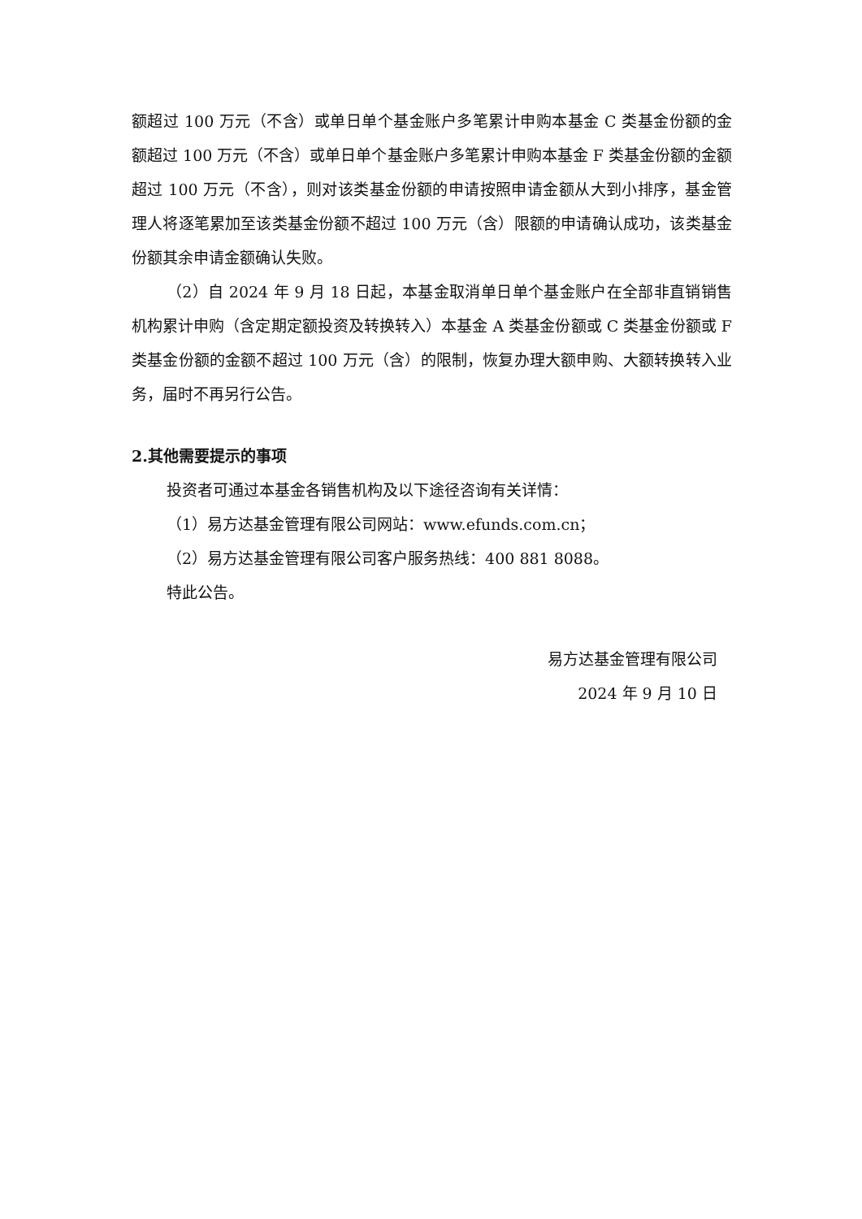额超过 100 万元（不含）或单日单个基金账户多笔累计申购本基金 C 类基金份额的金额超过 100 万元（不含）或单日单个基金账户多笔累计申购本基金 F 类基金份额的金额超过 100 万元（不含），则对该类基金份额的申请按照申请金额从大到小排序，基金管理人将逐笔累加至该类基金份额不超过 100 万元（含）限额的申请确认成功，该类基金份额其余申请金额确认失败。
（2）自 2024 年 9 月 18 日起，本基金取消单日单个基金账户在全部非直销销售机构累计申购（含定期定额投资及转换转入）本基金 A 类基金份额或 C 类基金份额或 F 类基金份额的金额不超过 100 万元（含）的限制，恢复办理大额申购、大额转换转入业务，届时不再另行公告。
2.其他需要提示的事项
投资者可通过本基金各销售机构及以下途径咨询有关详情：
（1）易方达基金管理有限公司网站：www.efunds.com.cn；
（2）易方达基金管理有限公司客户服务热线：400 881 8088。
特此公告。
易方达基金管理有限公司
2024 年 9 月 10 日